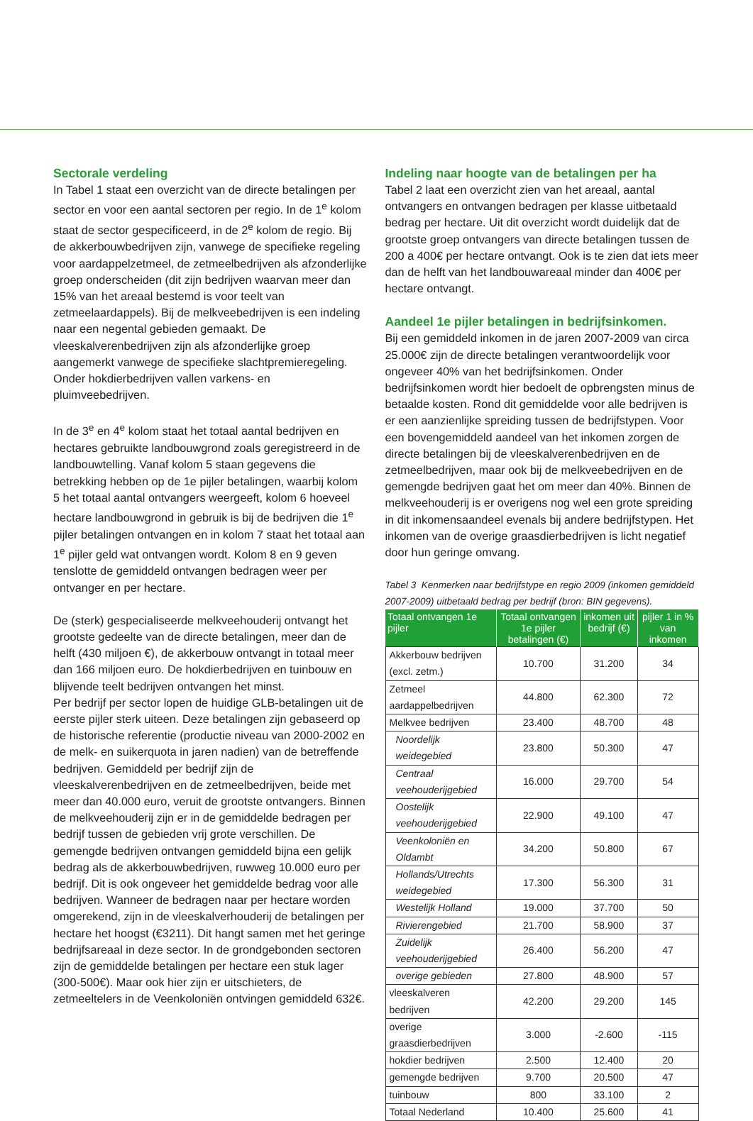Sectorale verdeling
In Tabel 1 staat een overzicht van de directe betalingen per sector en voor een aantal sectoren per regio. In de 1<sup>e</sup> kolom staat de sector gespecificeerd, in de 2<sup>e</sup> kolom de regio. Bij de akkerbouwbedrijven zijn, vanwege de specifieke regeling voor aardappelzetmeel, de zetmeelbedrijven als afzonderlijke groep onderscheiden (dit zijn bedrijven waarvan meer dan 15% van het areaal bestemd is voor teelt van zetmeelaardappels). Bij de melkveebedrijven is een indeling naar een negental gebieden gemaakt. De vleeskalverenbedrijven zijn als afzonderlijke groep aangemerkt vanwege de specifieke slachtpremieregeling. Onder hokdierbedrijven vallen varkens- en pluimveebedrijven.
In de 3<sup>e</sup> en 4<sup>e</sup> kolom staat het totaal aantal bedrijven en hectares gebruikte landbouwgrond zoals geregistreerd in de landbouwtelling. Vanaf kolom 5 staan gegevens die betrekking hebben op de 1e pijler betalingen, waarbij kolom 5 het totaal aantal ontvangers weergeeft, kolom 6 hoeveel hectare landbouwgrond in gebruik is bij de bedrijven die 1<sup>e</sup> pijler betalingen ontvangen en in kolom 7 staat het totaal aan 1<sup>e</sup> pijler geld wat ontvangen wordt. Kolom 8 en 9 geven tenslotte de gemiddeld ontvangen bedragen weer per ontvanger en per hectare.
De (sterk) gespecialiseerde melkveehouderij ontvangt het grootste gedeelte van de directe betalingen, meer dan de helft (430 miljoen €), de akkerbouw ontvangt in totaal meer dan 166 miljoen euro. De hokdierbedrijven en tuinbouw en blijvende teelt bedrijven ontvangen het minst.
Per bedrijf per sector lopen de huidige GLB-betalingen uit de eerste pijler sterk uiteen. Deze betalingen zijn gebaseerd op de historische referentie (productie niveau van 2000-2002 en de melk- en suikerquota in jaren nadien) van de betreffende bedrijven. Gemiddeld per bedrijf zijn de vleeskalverenbedrijven en de zetmeelbedrijven, beide met meer dan 40.000 euro, veruit de grootste ontvangers. Binnen de melkveehouderij zijn er in de gemiddelde bedragen per bedrijf tussen de gebieden vrij grote verschillen. De gemengde bedrijven ontvangen gemiddeld bijna een gelijk bedrag als de akkerbouwbedrijven, ruwweg 10.000 euro per bedrijf. Dit is ook ongeveer het gemiddelde bedrag voor alle bedrijven. Wanneer de bedragen naar per hectare worden omgerekend, zijn in de vleeskalverhouderij de betalingen per hectare het hoogst (€3211). Dit hangt samen met het geringe bedrijfsareaal in deze sector. In de grondgebonden sectoren zijn de gemiddelde betalingen per hectare een stuk lager (300-500€). Maar ook hier zijn er uitschieters, de zetmeeltelers in de Veenkoloniën ontvingen gemiddeld 632€.
Indeling naar hoogte van de betalingen per ha
Tabel 2 laat een overzicht zien van het areaal, aantal ontvangers en ontvangen bedragen per klasse uitbetaald bedrag per hectare. Uit dit overzicht wordt duidelijk dat de grootste groep ontvangers van directe betalingen tussen de 200 a 400€ per hectare ontvangt. Ook is te zien dat iets meer dan de helft van het landbouwareaal minder dan 400€ per hectare ontvangt.
Aandeel 1e pijler betalingen in bedrijfsinkomen.
Bij een gemiddeld inkomen in de jaren 2007-2009 van circa 25.000€ zijn de directe betalingen verantwoordelijk voor ongeveer 40% van het bedrijfsinkomen. Onder bedrijfsinkomen wordt hier bedoelt de opbrengsten minus de betaalde kosten. Rond dit gemiddelde voor alle bedrijven is er een aanzienlijke spreiding tussen de bedrijfstypen. Voor een bovengemiddeld aandeel van het inkomen zorgen de directe betalingen bij de vleeskalverenbedrijven en de zetmeelbedrijven, maar ook bij de melkveebedrijven en de gemengde bedrijven gaat het om meer dan 40%. Binnen de melkveehouderij is er overigens nog wel een grote spreiding in dit inkomensaandeel evenals bij andere bedrijfstypen. Het inkomen van de overige graasdierbedrijven is licht negatief door hun geringe omvang.
Tabel 3 Kenmerken naar bedrijfstype en regio 2009 (inkomen gemiddeld 2007-2009) uitbetaald bedrag per bedrijf (bron: BIN gegevens).
| Totaal ontvangen 1e pijler | Totaal ontvangen 1e pijler betalingen (€) | inkomen uit bedrijf (€) | pijler 1 in % van inkomen |
| --- | --- | --- | --- |
| Akkerbouw bedrijven (excl. zetm.) | 10.700 | 31.200 | 34 |
| Zetmeel aardappelbedrijven | 44.800 | 62.300 | 72 |
| Melkvee bedrijven | 23.400 | 48.700 | 48 |
| Noordelijk weidegebied | 23.800 | 50.300 | 47 |
| Centraal veehouderijgebied | 16.000 | 29.700 | 54 |
| Oostelijk veehouderijgebied | 22.900 | 49.100 | 47 |
| Veenkoloniën en Oldambt | 34.200 | 50.800 | 67 |
| Hollands/Utrechts weidegebied | 17.300 | 56.300 | 31 |
| Westelijk Holland | 19.000 | 37.700 | 50 |
| Rivierengebied | 21.700 | 58.900 | 37 |
| Zuidelijk veehouderijgebied | 26.400 | 56.200 | 47 |
| overige gebieden | 27.800 | 48.900 | 57 |
| vleeskalveren bedrijven | 42.200 | 29.200 | 145 |
| overige graasdierbedrijven | 3.000 | -2.600 | -115 |
| hokdier bedrijven | 2.500 | 12.400 | 20 |
| gemengde bedrijven | 9.700 | 20.500 | 47 |
| tuinbouw | 800 | 33.100 | 2 |
| Totaal Nederland | 10.400 | 25.600 | 41 |